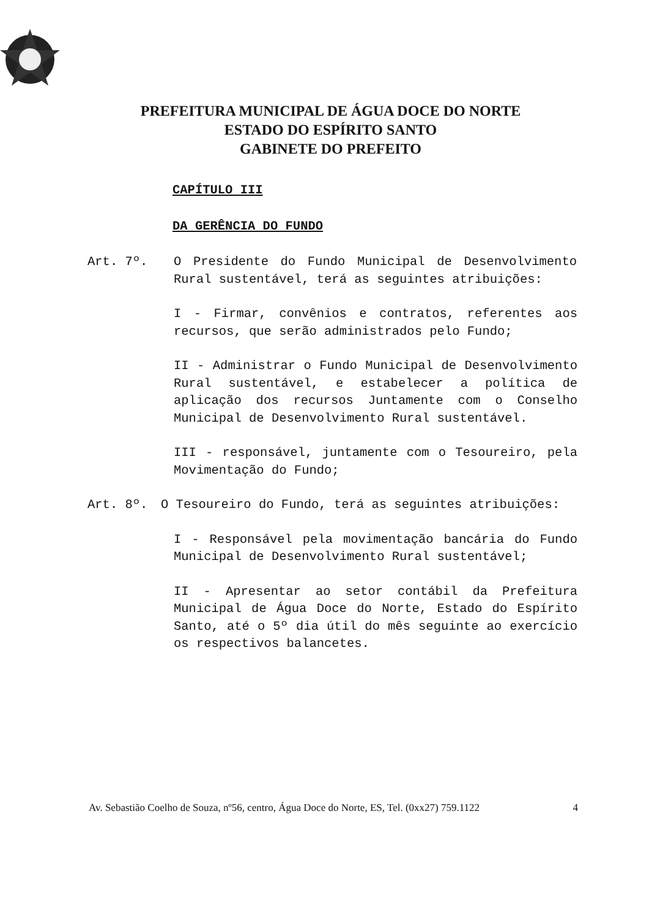PREFEITURA MUNICIPAL DE ÁGUA DOCE DO NORTE
ESTADO DO ESPÍRITO SANTO
GABINETE DO PREFEITO
CAPÍTULO III
DA GERÊNCIA DO FUNDO
Art. 7º. O Presidente do Fundo Municipal de Desenvolvimento Rural sustentável, terá as seguintes atribuições:
I - Firmar, convênios e contratos, referentes aos recursos, que serão administrados pelo Fundo;
II - Administrar o Fundo Municipal de Desenvolvimento Rural sustentável, e estabelecer a política de aplicação dos recursos Juntamente com o Conselho Municipal de Desenvolvimento Rural sustentável.
III - responsável, juntamente com o Tesoureiro, pela Movimentação do Fundo;
Art. 8º. O Tesoureiro do Fundo, terá as seguintes atribuições:
I - Responsável pela movimentação bancária do Fundo Municipal de Desenvolvimento Rural sustentável;
II - Apresentar ao setor contábil da Prefeitura Municipal de Água Doce do Norte, Estado do Espírito Santo, até o 5º dia útil do mês seguinte ao exercício os respectivos balancetes.
Av. Sebastião Coelho de Souza, nº56, centro, Água Doce do Norte, ES, Tel. (0xx27) 759.1122 4